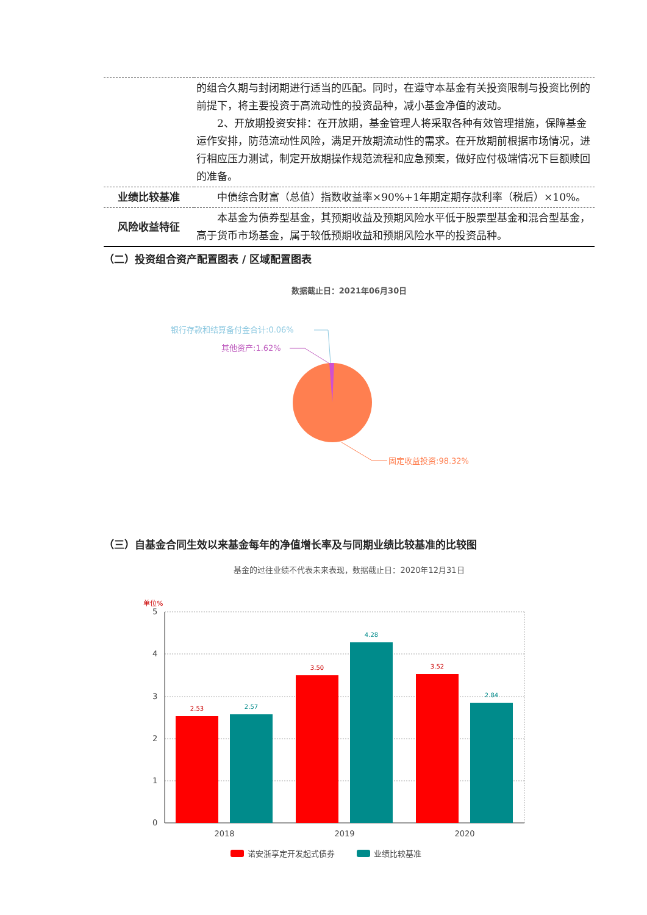| | 的组合久期与封闭期进行适当的匹配。同时，在遵守本基金有关投资限制与投资比例的前提下，将主要投资于高流动性的投资品种，减小基金净值的波动。 2、开放期投资安排：在开放期，基金管理人将采取各种有效管理措施，保障基金运作安排，防范流动性风险，满足开放期流动性的需求。在开放期前根据市场情况，进行相应压力测试，制定开放期操作规范流程和应急预案，做好应付极端情况下巨额赎回的准备。 |
| 业绩比较基准 | 中债综合财富（总值）指数收益率×90%+1年期定期存款利率（税后）×10%。 |
| 风险收益特征 | 本基金为债券型基金，其预期收益及预期风险水平低于股票型基金和混合型基金，高于货币市场基金，属于较低预期收益和预期风险水平的投资品种。 |
（二）投资组合资产配置图表 / 区域配置图表
数据截止日：2021年06月30日
银行存款和结算备付金合计:0.06%
其他资产:1.62%
固定收益投资:98.32%
（三）自基金合同生效以来基金每年的净值增长率及与同期业绩比较基准的比较图
基金的过往业绩不代表未来表现，数据截止日：2020年12月31日
单位%
5
4
3
2
1
0
2.53
2.57
3.50
4.28
3.52
2.84
2018
2019
2020
诺安浙享定开发起式债券
业绩比较基准